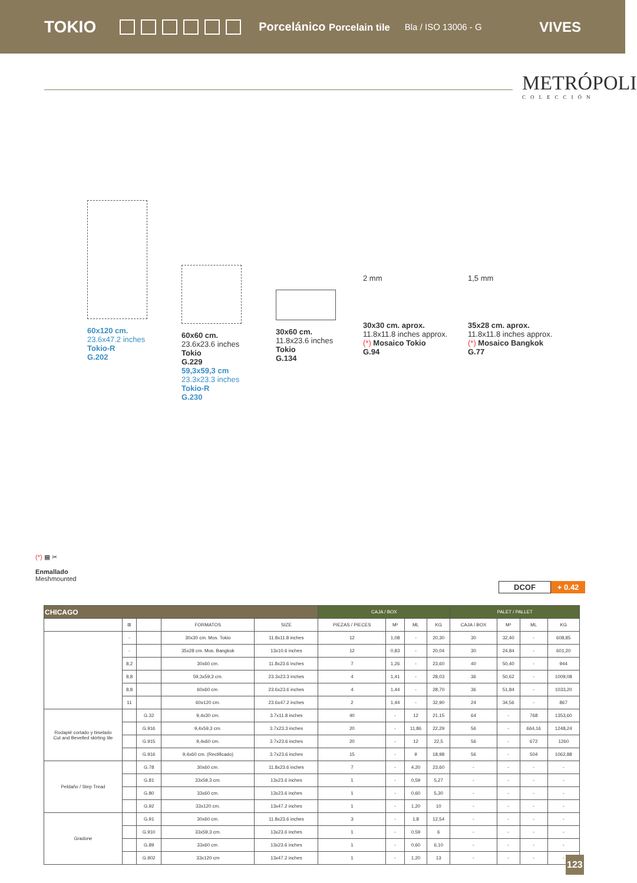TOKIO Porcelánico Porcelain tile Bla / ISO 13006 - G VIVES
METRÓPOLI
COLECCIÓN
60x120 cm.
23.6x47.2 inches
Tokio-R
G.202
60x60 cm.
23.6x23.6 inches
Tokio
G.229
59,3x59,3 cm
23.3x23.3 inches
Tokio-R
G.230
30x60 cm.
11.8x23.6 inches
Tokio
G.134
2 mm
30x30 cm. aprox.
11.8x11.8 inches approx.
(*) Mosaico Tokio
G.94
1,5 mm
35x28 cm. aprox.
11.8x11.8 inches approx.
(*) Mosaico Bangkok
G.77
(*) ▦ ✂
Enmallado
Meshmounted
DCOF + 0.42
| CHICAGO | | | | | CAJA / BOX | | | | PALET / PALLET | | | |
| --- | --- | --- | --- | --- | --- | --- | --- | --- | --- | --- | --- | --- |
| | ⊞ | | FORMATOS | SIZE | PIEZAS / PIECES | M² | ML | KG | CAJA / BOX | M² | ML | KG |
| | - | | 30x30 cm. Mos. Tokio | 11.8x11.8 inches | 12 | 1,08 | - | 20,30 | 30 | 32,40 | - | 608,85 |
| | - | | 35x28 cm. Mos. Bangkok | 13x10.6 inches | 12 | 0,83 | - | 20,04 | 30 | 24,84 | - | 601,20 |
| | 8,2 | | 30x60 cm. | 11.8x23.6 inches | 7 | 1,26 | - | 23,60 | 40 | 50,40 | - | 944 |
| | 8,8 | | 59,3x59,3 cm. | 23.3x23.3 inches | 4 | 1,41 | - | 28,03 | 36 | 50,62 | - | 1009,08 |
| | 8,8 | | 60x60 cm. | 23.6x23.6 inches | 4 | 1,44 | - | 28,70 | 36 | 51,84 | - | 1033,20 |
| | 11 | | 60x120 cm. | 23.6x47.2 inches | 2 | 1,44 | - | 32,90 | 24 | 34,56 | - | 867 |
| Rodapié cortado y biselado Cut and Bevelled skirting tile | | G.32 | 9,4x30 cm. | 3.7x11.8 inches | 40 | - | 12 | 21,15 | 64 | - | 768 | 1353,60 |
| | | G.916 | 9,4x59,3 cm. | 3.7x23.3 inches | 20 | - | 11,86 | 22,29 | 56 | - | 664,16 | 1248,24 |
| | | G.915 | 9,4x60 cm. | 3.7x23.6 inches | 20 | - | 12 | 22,5 | 56 | - | 672 | 1260 |
| | | G.916 | 9,4x60 cm. (Rectificado) | 3.7x23.6 inches | 15 | - | 9 | 18,98 | 56 | - | 504 | 1062,88 |
| Peldaño / Step Tread | | G.78 | 30x60 cm. | 11.8x23.6 inches | 7 | - | 4,20 | 23,60 | - | - | - | - |
| | | G.81 | 33x59,3 cm. | 13x23.6 inches | 1 | - | 0,59 | 5,27 | - | - | - | - |
| | | G.80 | 33x60 cm. | 13x23.6 inches | 1 | - | 0,60 | 5,30 | - | - | - | - |
| | | G.92 | 33x120 cm. | 13x47.2 inches | 1 | - | 1,20 | 10 | - | - | - | - |
| Gradone | | G.91 | 30x60 cm. | 11.8x23.6 inches | 3 | - | 1,8 | 12,54 | - | - | - | - |
| | | G.910 | 33x59,3 cm. | 13x23.6 inches | 1 | - | 0,59 | 6 | - | - | - | - |
| | | G.89 | 33x60 cm. | 13x23.6 inches | 1 | - | 0,60 | 6,10 | - | - | - | - |
| | | G.902 | 33x120 cm | 13x47.2 inches | 1 | - | 1,20 | 13 | - | - | - | - |
123